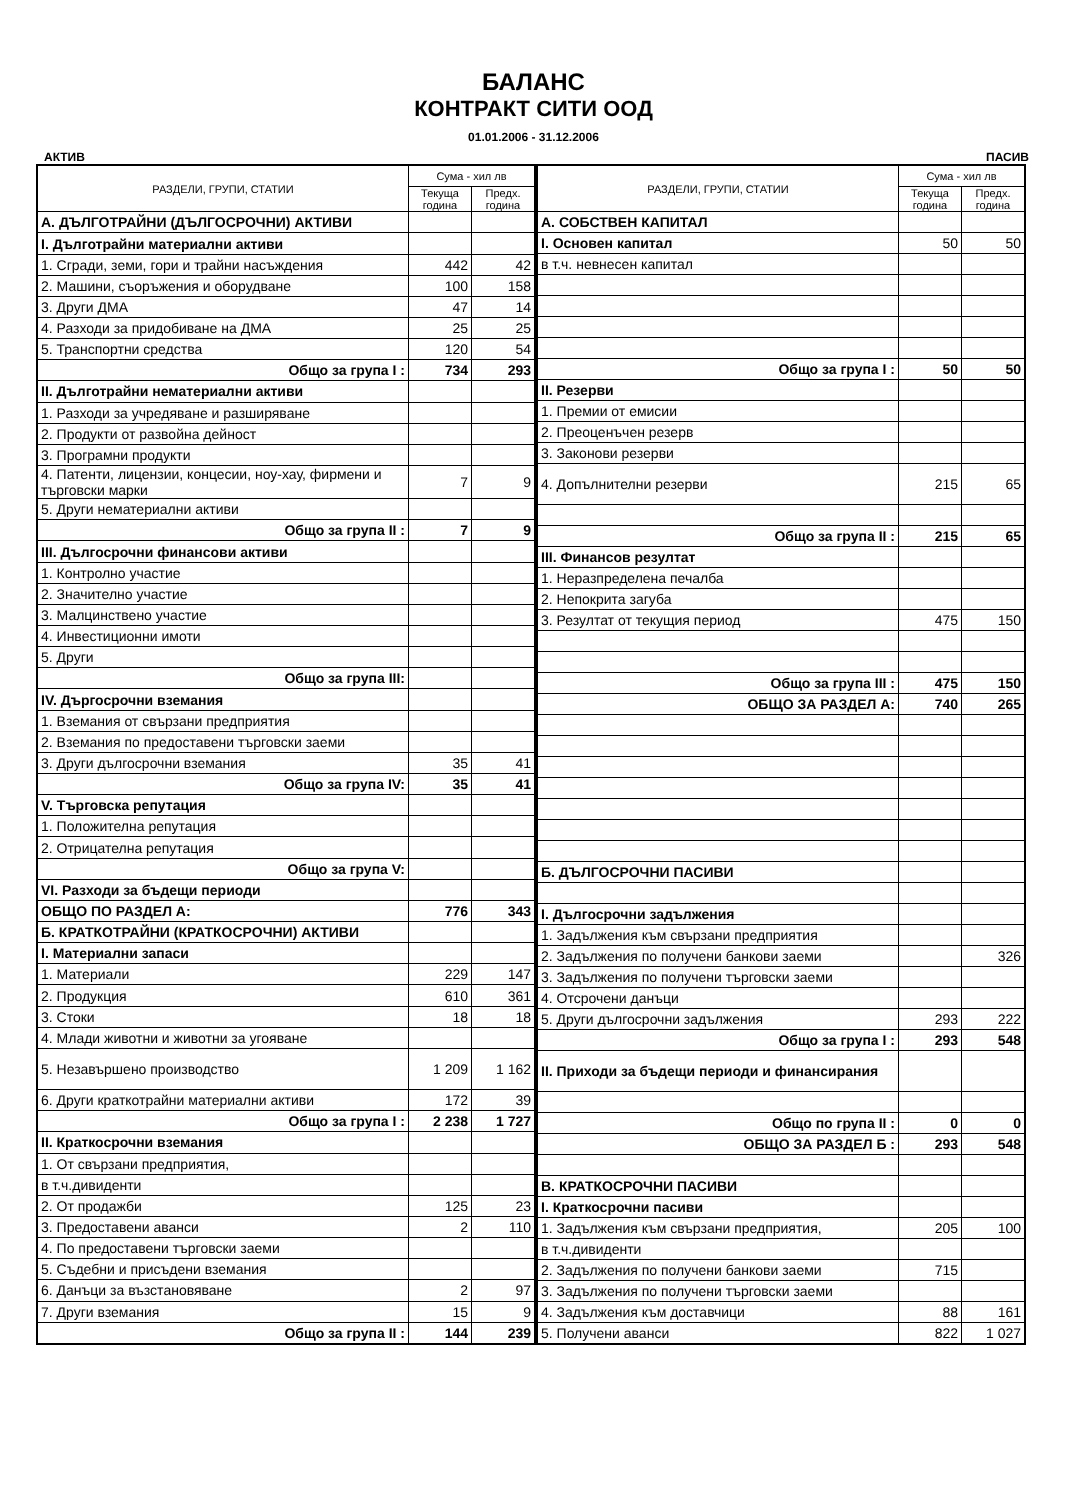БАЛАНС
КОНТРАКТ СИТИ ООД
01.01.2006 - 31.12.2006
АКТИВ ПАСИВ
| РАЗДЕЛИ, ГРУПИ, СТАТИИ | Сума - хил лв | |
| --- | --- | --- |
| | Текуща година | Предх. година |
| А. ДЪЛГОТРАЙНИ (ДЪЛГОСРОЧНИ) АКТИВИ | | |
| I. Дълготрайни материални активи | | |
| 1. Сгради, земи, гори и трайни насъждения | 442 | 42 |
| 2. Машини, съоръжения и оборудване | 100 | 158 |
| 3. Други ДМА | 47 | 14 |
| 4. Разходи за придобиване на ДМА | 25 | 25 |
| 5. Транспортни средства | 120 | 54 |
| Общо за група I : | 734 | 293 |
| II. Дълготрайни нематериални активи | | |
| 1. Разходи за учредяване и разширяване | | |
| 2. Продукти от развойна дейност | | |
| 3. Програмни продукти | | |
| 4. Патенти, лицензии, концесии, ноу-хау, фирмени и търговски марки | 7 | 9 |
| 5. Други нематериални активи | | |
| Общо за група II : | 7 | 9 |
| III. Дългосрочни финансови активи | | |
| 1. Контролно участие | | |
| 2. Значително участие | | |
| 3. Малцинствено участие | | |
| 4. Инвестиционни имоти | | |
| 5. Други | | |
| Общо за група III: | | |
| IV. Дъргосрочни вземания | | |
| 1. Вземания от свързани предприятия | | |
| 2. Вземания по предоставени търговски заеми | | |
| 3. Други дългосрочни вземания | 35 | 41 |
| Общо за група IV: | 35 | 41 |
| V. Търговска репутация | | |
| 1. Положителна репутация | | |
| 2. Отрицателна репутация | | |
| Общо за група V: | | |
| VI. Разходи за бъдещи периоди | | |
| ОБЩО ПО РАЗДЕЛ А: | 776 | 343 |
| Б. КРАТКОТРАЙНИ (КРАТКОСРОЧНИ) АКТИВИ | | |
| I. Материални запаси | | |
| 1. Материали | 229 | 147 |
| 2. Продукция | 610 | 361 |
| 3. Стоки | 18 | 18 |
| 4. Млади животни и животни за угояване | | |
| 5. Незавършено производство | 1 209 | 1 162 |
| 6. Други краткотрайни материални активи | 172 | 39 |
| Общо за група I : | 2 238 | 1 727 |
| II. Краткосрочни вземания | | |
| 1. От свързани предприятия, | | |
| в т.ч.дивиденти | | |
| 2. От продажби | 125 | 23 |
| 3. Предоставени аванси | 2 | 110 |
| 4. По предоставени търговски заеми | | |
| 5. Съдебни и присъдени вземания | | |
| 6. Данъци за възстановяване | 2 | 97 |
| 7. Други вземания | 15 | 9 |
| Общо за група II : | 144 | 239 |
| РАЗДЕЛИ, ГРУПИ, СТАТИИ | Сума - хил лв | |
| --- | --- | --- |
| | Текуща година | Предх. година |
| А. СОБСТВЕН КАПИТАЛ | | |
| I. Основен капитал | 50 | 50 |
| в т.ч. невнесен капитал | | |
| Общо за група I : | 50 | 50 |
| II. Резерви | | |
| 1. Премии от емисии | | |
| 2. Преоценъчен резерв | | |
| 3. Законови резерви | | |
| 4. Допълнителни резерви | 215 | 65 |
| Общо за група II : | 215 | 65 |
| III. Финансов резултат | | |
| 1. Неразпределена печалба | | |
| 2. Непокрита загуба | | |
| 3. Резултат от текущия период | 475 | 150 |
| Общо за група III : | 475 | 150 |
| ОБЩО ЗА РАЗДЕЛ А: | 740 | 265 |
| Б. ДЪЛГОСРОЧНИ ПАСИВИ | | |
| I. Дългосрочни задължения | | |
| 1. Задължения към свързани предприятия | | |
| 2. Задължения по получени банкови заеми | | 326 |
| 3. Задължения по получени търговски заеми | | |
| 4. Отсрочени данъци | | |
| 5. Други дългосрочни задължения | 293 | 222 |
| Общо за група I : | 293 | 548 |
| II. Приходи за бъдещи периоди и финансирания | | |
| Общо по група II : | 0 | 0 |
| ОБЩО ЗА РАЗДЕЛ Б : | 293 | 548 |
| В. КРАТКОСРОЧНИ ПАСИВИ | | |
| I. Краткосрочни пасиви | | |
| 1. Задължения към свързани предприятия, | 205 | 100 |
| в т.ч.дивиденти | | |
| 2. Задължения по получени банкови заеми | 715 | |
| 3. Задължения по получени търговски заеми | | |
| 4. Задължения към доставчици | 88 | 161 |
| 5. Получени аванси | 822 | 1 027 |